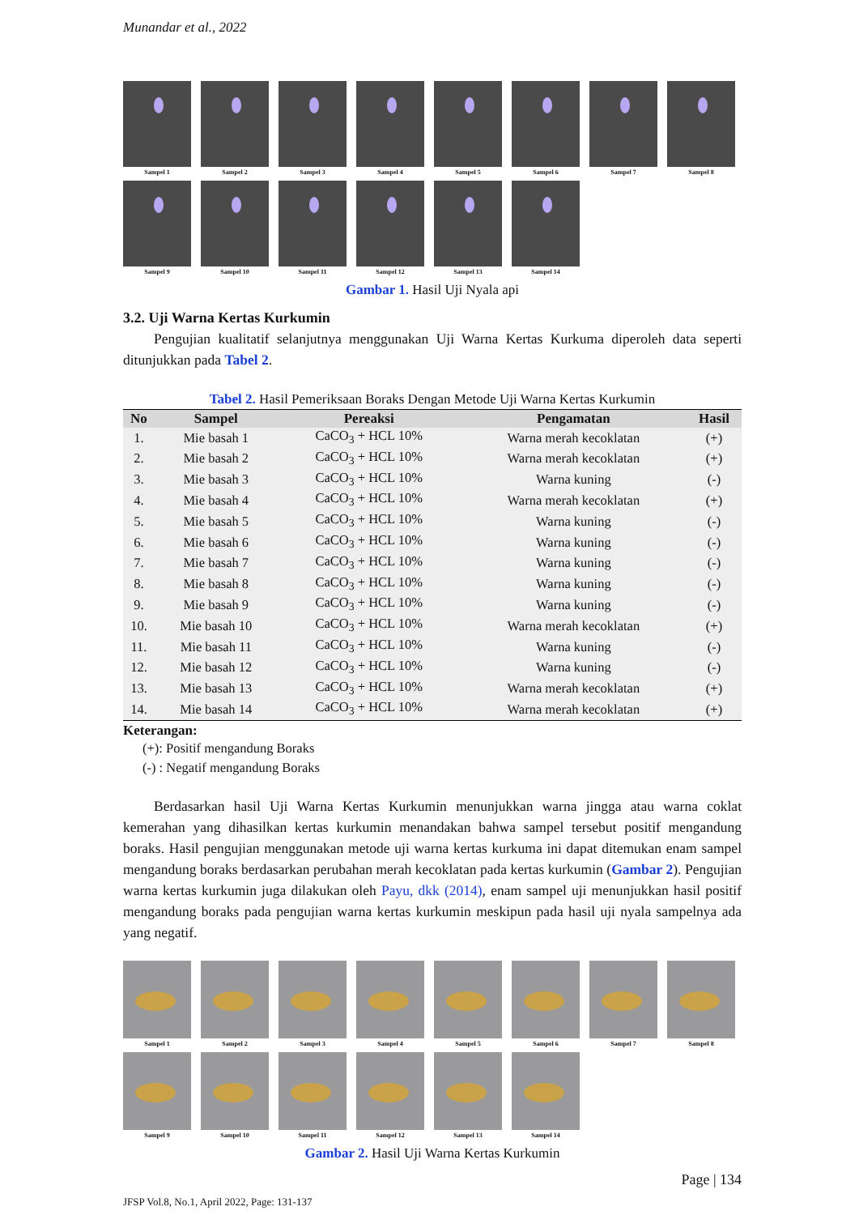Munandar et al., 2022
Sampel 1
Sampel 2
Sampel 3
Sampel 4
Sampel 5
Sampel 6
Sampel 7
Sampel 8
Sampel 9
Sampel 10
Sampel 11
Sampel 12
Sampel 13
Sampel 14
Gambar 1. Hasil Uji Nyala api
3.2. Uji Warna Kertas Kurkumin
Pengujian kualitatif selanjutnya menggunakan Uji Warna Kertas Kurkuma diperoleh data seperti ditunjukkan pada Tabel 2.
Tabel 2. Hasil Pemeriksaan Boraks Dengan Metode Uji Warna Kertas Kurkumin
| No | Sampel | Pereaksi | Pengamatan | Hasil |
| --- | --- | --- | --- | --- |
| 1. | Mie basah 1 | CaCO<sub>3</sub> + HCL 10% | Warna merah kecoklatan | (+) |
| 2. | Mie basah 2 | CaCO<sub>3</sub> + HCL 10% | Warna merah kecoklatan | (+) |
| 3. | Mie basah 3 | CaCO<sub>3</sub> + HCL 10% | Warna kuning | (-) |
| 4. | Mie basah 4 | CaCO<sub>3</sub> + HCL 10% | Warna merah kecoklatan | (+) |
| 5. | Mie basah 5 | CaCO<sub>3</sub> + HCL 10% | Warna kuning | (-) |
| 6. | Mie basah 6 | CaCO<sub>3</sub> + HCL 10% | Warna kuning | (-) |
| 7. | Mie basah 7 | CaCO<sub>3</sub> + HCL 10% | Warna kuning | (-) |
| 8. | Mie basah 8 | CaCO<sub>3</sub> + HCL 10% | Warna kuning | (-) |
| 9. | Mie basah 9 | CaCO<sub>3</sub> + HCL 10% | Warna kuning | (-) |
| 10. | Mie basah 10 | CaCO<sub>3</sub> + HCL 10% | Warna merah kecoklatan | (+) |
| 11. | Mie basah 11 | CaCO<sub>3</sub> + HCL 10% | Warna kuning | (-) |
| 12. | Mie basah 12 | CaCO<sub>3</sub> + HCL 10% | Warna kuning | (-) |
| 13. | Mie basah 13 | CaCO<sub>3</sub> + HCL 10% | Warna merah kecoklatan | (+) |
| 14. | Mie basah 14 | CaCO<sub>3</sub> + HCL 10% | Warna merah kecoklatan | (+) |
Keterangan:
(+): Positif mengandung Boraks
(-) : Negatif mengandung Boraks
Berdasarkan hasil Uji Warna Kertas Kurkumin menunjukkan warna jingga atau warna coklat kemerahan yang dihasilkan kertas kurkumin menandakan bahwa sampel tersebut positif mengandung boraks. Hasil pengujian menggunakan metode uji warna kertas kurkuma ini dapat ditemukan enam sampel mengandung boraks berdasarkan perubahan merah kecoklatan pada kertas kurkumin (Gambar 2). Pengujian warna kertas kurkumin juga dilakukan oleh Payu, dkk (2014), enam sampel uji menunjukkan hasil positif mengandung boraks pada pengujian warna kertas kurkumin meskipun pada hasil uji nyala sampelnya ada yang negatif.
Sampel 1
Sampel 2
Sampel 3
Sampel 4
Sampel 5
Sampel 6
Sampel 7
Sampel 8
Sampel 9
Sampel 10
Sampel 11
Sampel 12
Sampel 13
Sampel 14
Gambar 2. Hasil Uji Warna Kertas Kurkumin
Page | 134
JFSP Vol.8, No.1, April 2022, Page: 131-137